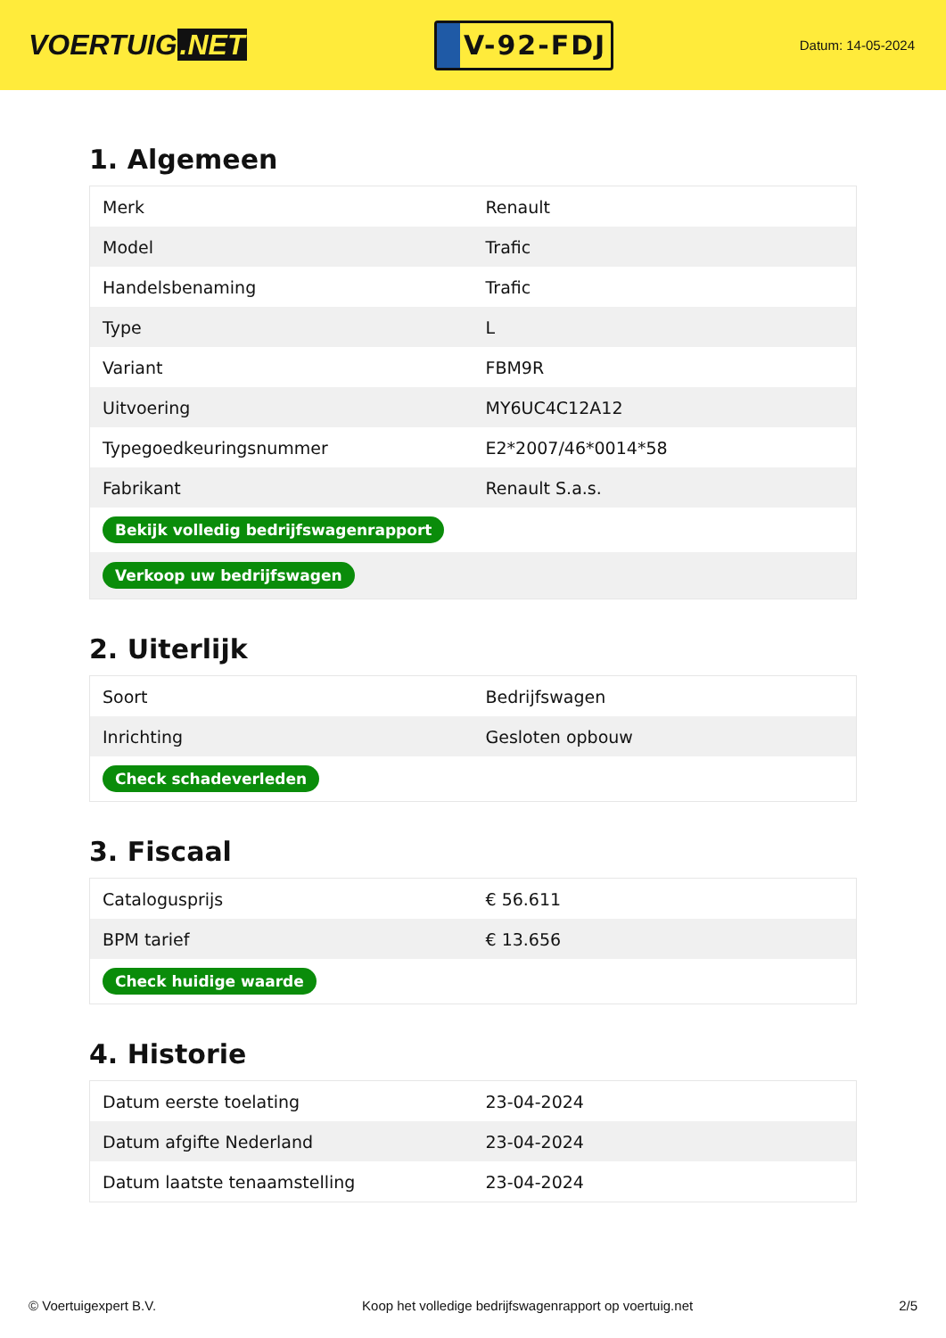VOERTUIG.NET
V-92-FDJ
Datum: 14-05-2024
1. Algemeen
| Merk | Renault |
| Model | Trafic |
| Handelsbenaming | Trafic |
| Type | L |
| Variant | FBM9R |
| Uitvoering | MY6UC4C12A12 |
| Typegoedkeuringsnummer | E2*2007/46*0014*58 |
| Fabrikant | Renault S.a.s. |
| Bekijk volledig bedrijfswagenrapport | |
| Verkoop uw bedrijfswagen | |
2. Uiterlijk
| Soort | Bedrijfswagen |
| Inrichting | Gesloten opbouw |
| Check schadeverleden | |
3. Fiscaal
| Catalogusprijs | € 56.611 |
| BPM tarief | € 13.656 |
| Check huidige waarde | |
4. Historie
| Datum eerste toelating | 23-04-2024 |
| Datum afgifte Nederland | 23-04-2024 |
| Datum laatste tenaamstelling | 23-04-2024 |
© Voertuigexpert B.V. Koop het volledige bedrijfswagenrapport op voertuig.net 2/5